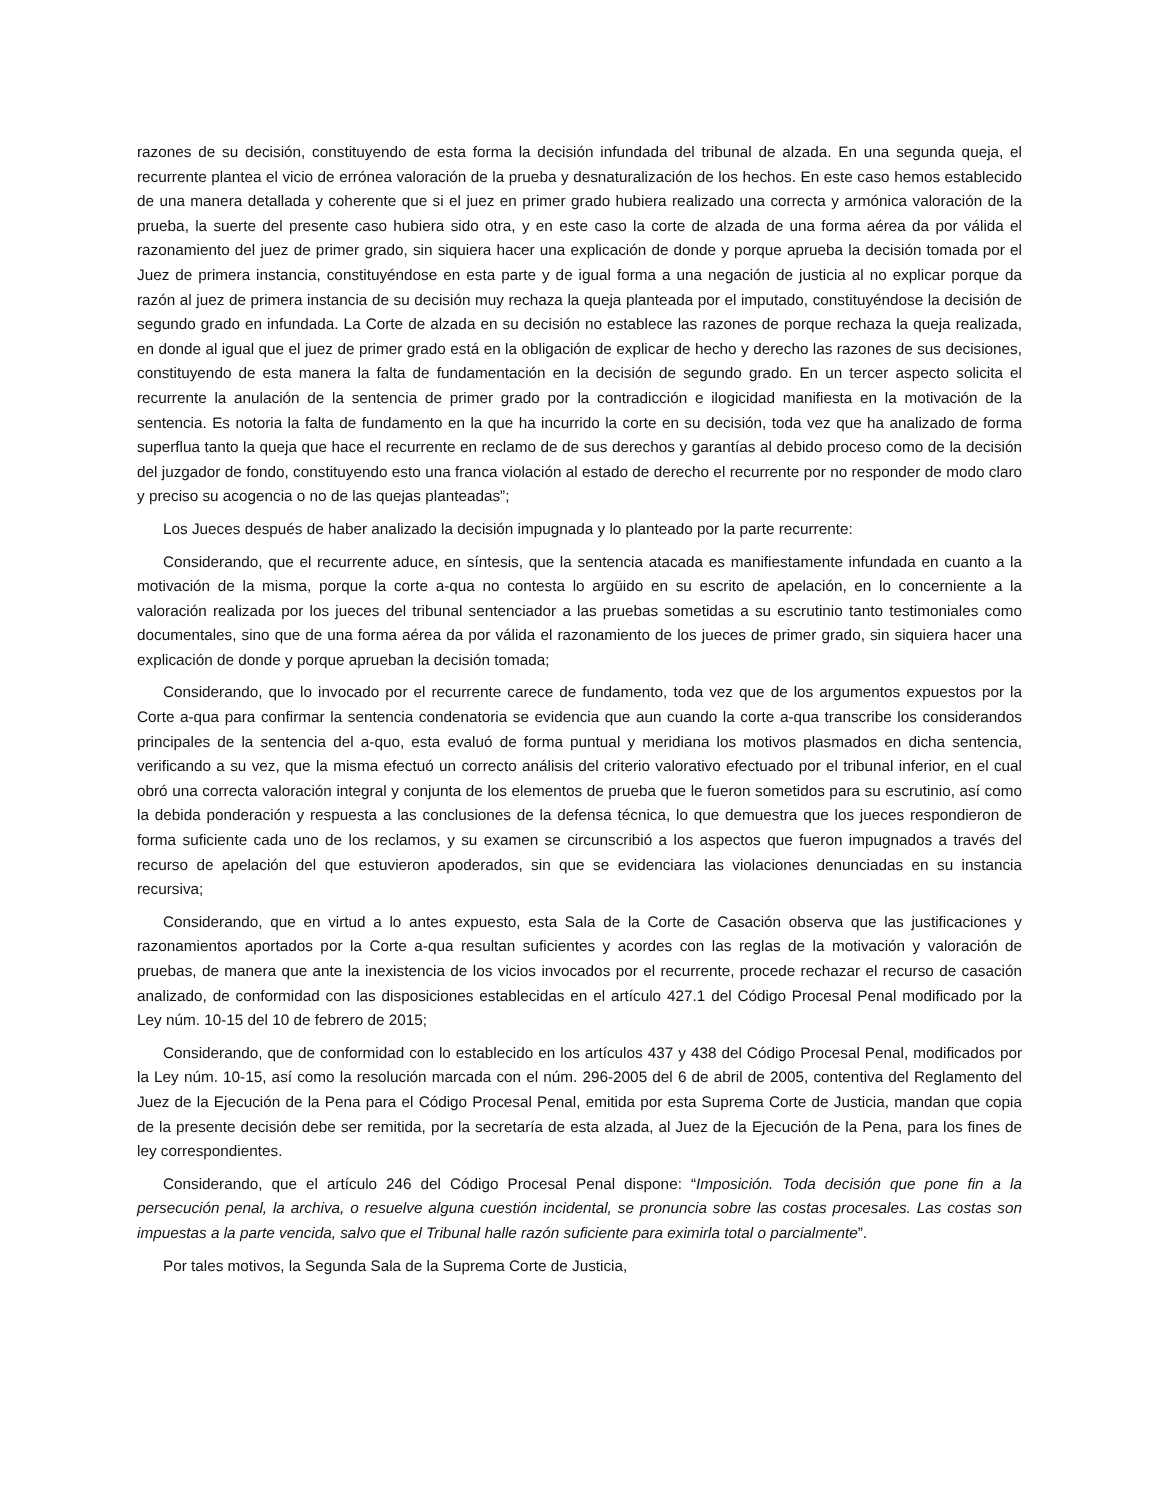razones de su decisión, constituyendo de esta forma la decisión infundada del tribunal de alzada. En una segunda queja, el recurrente plantea el vicio de errónea valoración de la prueba y desnaturalización de los hechos. En este caso hemos establecido de una manera detallada y coherente que si el juez en primer grado hubiera realizado una correcta y armónica valoración de la prueba, la suerte del presente caso hubiera sido otra, y en este caso la corte de alzada de una forma aérea da por válida el razonamiento del juez de primer grado, sin siquiera hacer una explicación de donde y porque aprueba la decisión tomada por el Juez de primera instancia, constituyéndose en esta parte y de igual forma a una negación de justicia al no explicar porque da razón al juez de primera instancia de su decisión muy rechaza la queja planteada por el imputado, constituyéndose la decisión de segundo grado en infundada. La Corte de alzada en su decisión no establece las razones de porque rechaza la queja realizada, en donde al igual que el juez de primer grado está en la obligación de explicar de hecho y derecho las razones de sus decisiones, constituyendo de esta manera la falta de fundamentación en la decisión de segundo grado. En un tercer aspecto solicita el recurrente la anulación de la sentencia de primer grado por la contradicción e ilogicidad manifiesta en la motivación de la sentencia. Es notoria la falta de fundamento en la que ha incurrido la corte en su decisión, toda vez que ha analizado de forma superflua tanto la queja que hace el recurrente en reclamo de de sus derechos y garantías al debido proceso como de la decisión del juzgador de fondo, constituyendo esto una franca violación al estado de derecho el recurrente por no responder de modo claro y preciso su acogencia o no de las quejas planteadas”;
Los Jueces después de haber analizado la decisión impugnada y lo planteado por la parte recurrente:
Considerando, que el recurrente aduce, en síntesis, que la sentencia atacada es manifiestamente infundada en cuanto a la motivación de la misma, porque la corte a-qua no contesta lo argüido en su escrito de apelación, en lo concerniente a la valoración realizada por los jueces del tribunal sentenciador a las pruebas sometidas a su escrutinio tanto testimoniales como documentales, sino que de una forma aérea da por válida el razonamiento de los jueces de primer grado, sin siquiera hacer una explicación de donde y porque aprueban la decisión tomada;
Considerando, que lo invocado por el recurrente carece de fundamento, toda vez que de los argumentos expuestos por la Corte a-qua para confirmar la sentencia condenatoria se evidencia que aun cuando la corte a-qua transcribe los considerandos principales de la sentencia del a-quo, esta evaluó de forma puntual y meridiana los motivos plasmados en dicha sentencia, verificando a su vez, que la misma efectuó un correcto análisis del criterio valorativo efectuado por el tribunal inferior, en el cual obró una correcta valoración integral y conjunta de los elementos de prueba que le fueron sometidos para su escrutinio, así como la debida ponderación y respuesta a las conclusiones de la defensa técnica, lo que demuestra que los jueces respondieron de forma suficiente cada uno de los reclamos, y su examen se circunscribió a los aspectos que fueron impugnados a través del recurso de apelación del que estuvieron apoderados, sin que se evidenciara las violaciones denunciadas en su instancia recursiva;
Considerando, que en virtud a lo antes expuesto, esta Sala de la Corte de Casación observa que las justificaciones y razonamientos aportados por la Corte a-qua resultan suficientes y acordes con las reglas de la motivación y valoración de pruebas, de manera que ante la inexistencia de los vicios invocados por el recurrente, procede rechazar el recurso de casación analizado, de conformidad con las disposiciones establecidas en el artículo 427.1 del Código Procesal Penal modificado por la Ley núm. 10-15 del 10 de febrero de 2015;
Considerando, que de conformidad con lo establecido en los artículos 437 y 438 del Código Procesal Penal, modificados por la Ley núm. 10-15, así como la resolución marcada con el núm. 296-2005 del 6 de abril de 2005, contentiva del Reglamento del Juez de la Ejecución de la Pena para el Código Procesal Penal, emitida por esta Suprema Corte de Justicia, mandan que copia de la presente decisión debe ser remitida, por la secretaría de esta alzada, al Juez de la Ejecución de la Pena, para los fines de ley correspondientes.
Considerando, que el artículo 246 del Código Procesal Penal dispone: “Imposición. Toda decisión que pone fin a la persecución penal, la archiva, o resuelve alguna cuestión incidental, se pronuncia sobre las costas procesales. Las costas son impuestas a la parte vencida, salvo que el Tribunal halle razón suficiente para eximirla total o parcialmente”.
Por tales motivos, la Segunda Sala de la Suprema Corte de Justicia,